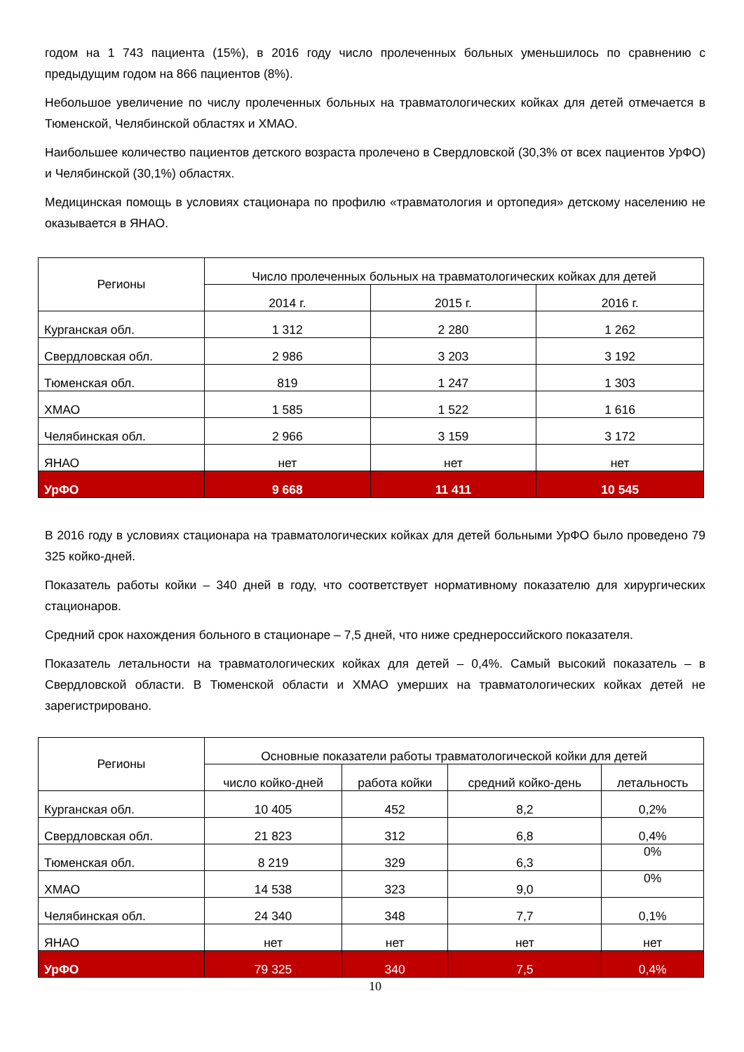годом на 1 743 пациента (15%), в 2016 году число пролеченных больных уменьшилось по сравнению с предыдущим годом на 866 пациентов (8%).
Небольшое увеличение по числу пролеченных больных на травматологических койках для детей отмечается в Тюменской, Челябинской областях и ХМАО.
Наибольшее количество пациентов детского возраста пролечено в Свердловской (30,3% от всех пациентов УрФО) и Челябинской (30,1%) областях.
Медицинская помощь в условиях стационара по профилю «травматология и ортопедия» детскому населению не оказывается в ЯНАО.
| Регионы | Число пролеченных больных на травматологических койках для детей | | |
| --- | --- | --- | --- |
| | 2014 г. | 2015 г. | 2016 г. |
| Курганская обл. | 1 312 | 2 280 | 1 262 |
| Свердловская обл. | 2 986 | 3 203 | 3 192 |
| Тюменская обл. | 819 | 1 247 | 1 303 |
| ХМАО | 1 585 | 1 522 | 1 616 |
| Челябинская обл. | 2 966 | 3 159 | 3 172 |
| ЯНАО | нет | нет | нет |
| УрФО | 9 668 | 11 411 | 10 545 |
В 2016 году в условиях стационара на травматологических койках для детей больными УрФО было проведено 79 325 койко-дней.
Показатель работы койки – 340 дней в году, что соответствует нормативному показателю для хирургических стационаров.
Средний срок нахождения больного в стационаре – 7,5 дней, что ниже среднероссийского показателя.
Показатель летальности на травматологических койках для детей – 0,4%. Самый высокий показатель – в Свердловской области. В Тюменской области и ХМАО умерших на травматологических койках детей не зарегистрировано.
| Регионы | Основные показатели работы травматологической койки для детей | | | |
| --- | --- | --- | --- | --- |
| | число койко-дней | работа койки | средний койко-день | летальность |
| Курганская обл. | 10 405 | 452 | 8,2 | 0,2% |
| Свердловская обл. | 21 823 | 312 | 6,8 | 0,4% |
| Тюменская обл. | 8 219 | 329 | 6,3 | 0% |
| ХМАО | 14 538 | 323 | 9,0 | 0% |
| Челябинская обл. | 24 340 | 348 | 7,7 | 0,1% |
| ЯНАО | нет | нет | нет | нет |
| УрФО | 79 325 | 340 | 7,5 | 0,4% |
10